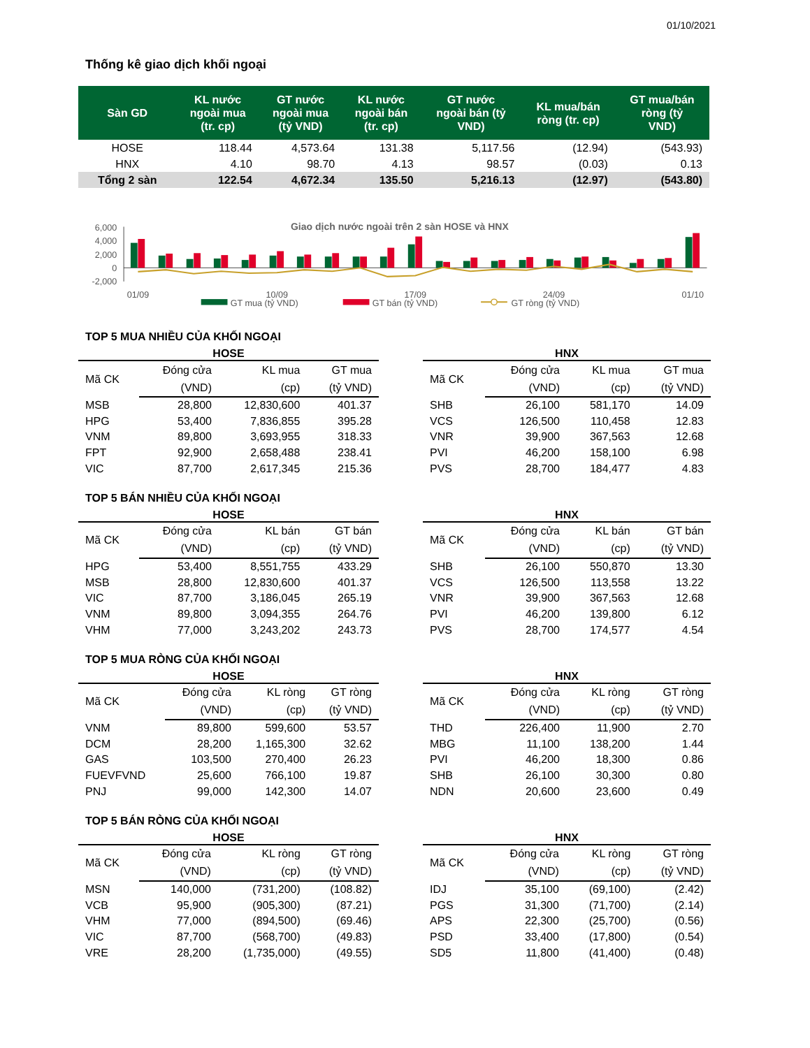01/10/2021
Thống kê giao dịch khối ngoại
| Sàn GD | KL nước ngoài mua (tr. cp) | GT nước ngoài mua (tỷ VND) | KL nước ngoài bán (tr. cp) | GT nước ngoài bán (tỷ VND) | KL mua/bán ròng (tr. cp) | GT mua/bán ròng (tỷ VND) |
| --- | --- | --- | --- | --- | --- | --- |
| HOSE | 118.44 | 4,573.64 | 131.38 | 5,117.56 | (12.94) | (543.93) |
| HNX | 4.10 | 98.70 | 4.13 | 98.57 | (0.03) | 0.13 |
| Tổng 2 sàn | 122.54 | 4,672.34 | 135.50 | 5,216.13 | (12.97) | (543.80) |
Giao dịch nước ngoài trên 2 sàn HOSE và HNX
6,000
4,000
2,000
0
-2,000
01/09
10/09
17/09
24/09
01/10
GT mua (tỷ VND)
GT bán (tỷ VND)
GT ròng (tỷ VND)
TOP 5 MUA NHIỀU CỦA KHỐI NGOẠI
HOSE
| Mã CK | Đóng cửa | KL mua | GT mua |
| --- | --- | --- | --- |
| | (VND) | (cp) | (tỷ VND) |
| MSB | 28,800 | 12,830,600 | 401.37 |
| HPG | 53,400 | 7,836,855 | 395.28 |
| VNM | 89,800 | 3,693,955 | 318.33 |
| FPT | 92,900 | 2,658,488 | 238.41 |
| VIC | 87,700 | 2,617,345 | 215.36 |
HNX
| Mã CK | Đóng cửa | KL mua | GT mua |
| --- | --- | --- | --- |
| | (VND) | (cp) | (tỷ VND) |
| SHB | 26,100 | 581,170 | 14.09 |
| VCS | 126,500 | 110,458 | 12.83 |
| VNR | 39,900 | 367,563 | 12.68 |
| PVI | 46,200 | 158,100 | 6.98 |
| PVS | 28,700 | 184,477 | 4.83 |
TOP 5 BÁN NHIỀU CỦA KHỐI NGOẠI
HOSE
| Mã CK | Đóng cửa | KL bán | GT bán |
| --- | --- | --- | --- |
| | (VND) | (cp) | (tỷ VND) |
| HPG | 53,400 | 8,551,755 | 433.29 |
| MSB | 28,800 | 12,830,600 | 401.37 |
| VIC | 87,700 | 3,186,045 | 265.19 |
| VNM | 89,800 | 3,094,355 | 264.76 |
| VHM | 77,000 | 3,243,202 | 243.73 |
HNX
| Mã CK | Đóng cửa | KL bán | GT bán |
| --- | --- | --- | --- |
| | (VND) | (cp) | (tỷ VND) |
| SHB | 26,100 | 550,870 | 13.30 |
| VCS | 126,500 | 113,558 | 13.22 |
| VNR | 39,900 | 367,563 | 12.68 |
| PVI | 46,200 | 139,800 | 6.12 |
| PVS | 28,700 | 174,577 | 4.54 |
TOP 5 MUA RÒNG CỦA KHỐI NGOẠI
HOSE
| Mã CK | Đóng cửa | KL ròng | GT ròng |
| --- | --- | --- | --- |
| | (VND) | (cp) | (tỷ VND) |
| VNM | 89,800 | 599,600 | 53.57 |
| DCM | 28,200 | 1,165,300 | 32.62 |
| GAS | 103,500 | 270,400 | 26.23 |
| FUEVFVND | 25,600 | 766,100 | 19.87 |
| PNJ | 99,000 | 142,300 | 14.07 |
HNX
| Mã CK | Đóng cửa | KL ròng | GT ròng |
| --- | --- | --- | --- |
| | (VND) | (cp) | (tỷ VND) |
| THD | 226,400 | 11,900 | 2.70 |
| MBG | 11,100 | 138,200 | 1.44 |
| PVI | 46,200 | 18,300 | 0.86 |
| SHB | 26,100 | 30,300 | 0.80 |
| NDN | 20,600 | 23,600 | 0.49 |
TOP 5 BÁN RÒNG CỦA KHỐI NGOẠI
HOSE
| Mã CK | Đóng cửa | KL ròng | GT ròng |
| --- | --- | --- | --- |
| | (VND) | (cp) | (tỷ VND) |
| MSN | 140,000 | (731,200) | (108.82) |
| VCB | 95,900 | (905,300) | (87.21) |
| VHM | 77,000 | (894,500) | (69.46) |
| VIC | 87,700 | (568,700) | (49.83) |
| VRE | 28,200 | (1,735,000) | (49.55) |
HNX
| Mã CK | Đóng cửa | KL ròng | GT ròng |
| --- | --- | --- | --- |
| | (VND) | (cp) | (tỷ VND) |
| IDJ | 35,100 | (69,100) | (2.42) |
| PGS | 31,300 | (71,700) | (2.14) |
| APS | 22,300 | (25,700) | (0.56) |
| PSD | 33,400 | (17,800) | (0.54) |
| SD5 | 11,800 | (41,400) | (0.48) |